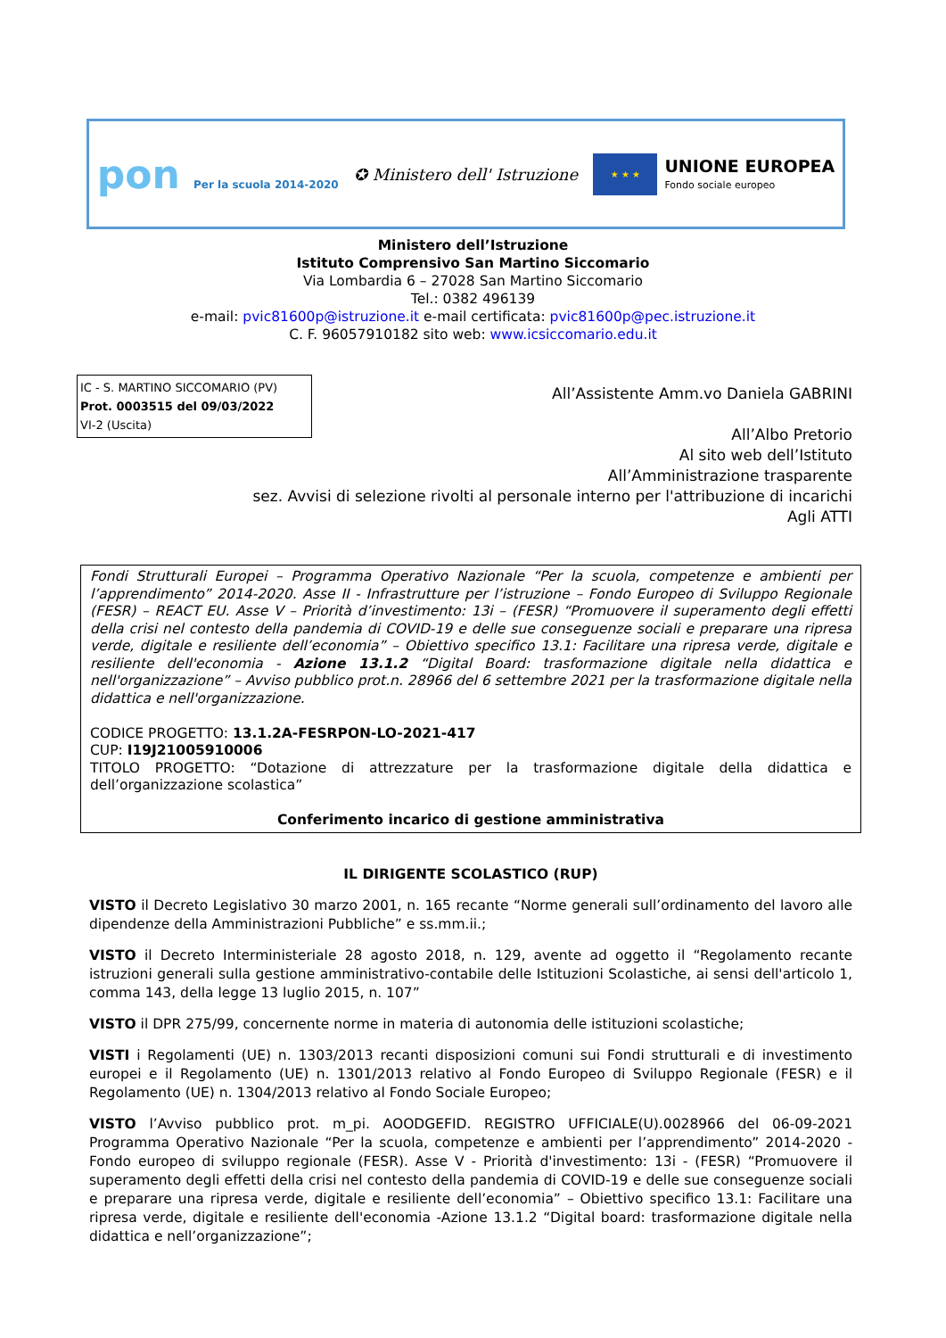pon Per la scuola 2014-2020
✪ Ministero dell' Istruzione
★ ★ ★
UNIONE EUROPEA
Fondo sociale europeo
Ministero dell’Istruzione
Istituto Comprensivo San Martino Siccomario
Via Lombardia 6 – 27028 San Martino Siccomario
Tel.: 0382 496139
e-mail: pvic81600p@istruzione.it e-mail certificata: pvic81600p@pec.istruzione.it
C. F. 96057910182 sito web: www.icsiccomario.edu.it
IC - S. MARTINO SICCOMARIO (PV)
Prot. 0003515 del 09/03/2022
VI-2 (Uscita)
All’Assistente Amm.vo Daniela GABRINI
All’Albo Pretorio
Al sito web dell’Istituto
All’Amministrazione trasparente
sez. Avvisi di selezione rivolti al personale interno per l'attribuzione di incarichi
Agli ATTI
Fondi Strutturali Europei – Programma Operativo Nazionale “Per la scuola, competenze e ambienti per l’apprendimento” 2014-2020. Asse II - Infrastrutture per l’istruzione – Fondo Europeo di Sviluppo Regionale (FESR) – REACT EU. Asse V – Priorità d’investimento: 13i – (FESR) “Promuovere il superamento degli effetti della crisi nel contesto della pandemia di COVID-19 e delle sue conseguenze sociali e preparare una ripresa verde, digitale e resiliente dell’economia” – Obiettivo specifico 13.1: Facilitare una ripresa verde, digitale e resiliente dell'economia - Azione 13.1.2 “Digital Board: trasformazione digitale nella didattica e nell'organizzazione” – Avviso pubblico prot.n. 28966 del 6 settembre 2021 per la trasformazione digitale nella didattica e nell'organizzazione.
CODICE PROGETTO: 13.1.2A-FESRPON-LO-2021-417
CUP: I19J21005910006
TITOLO PROGETTO: “Dotazione di attrezzature per la trasformazione digitale della didattica e dell’organizzazione scolastica”
Conferimento incarico di gestione amministrativa
IL DIRIGENTE SCOLASTICO (RUP)
VISTO il Decreto Legislativo 30 marzo 2001, n. 165 recante “Norme generali sull’ordinamento del lavoro alle dipendenze della Amministrazioni Pubbliche” e ss.mm.ii.;
VISTO il Decreto Interministeriale 28 agosto 2018, n. 129, avente ad oggetto il “Regolamento recante istruzioni generali sulla gestione amministrativo-contabile delle Istituzioni Scolastiche, ai sensi dell'articolo 1, comma 143, della legge 13 luglio 2015, n. 107”
VISTO il DPR 275/99, concernente norme in materia di autonomia delle istituzioni scolastiche;
VISTI i Regolamenti (UE) n. 1303/2013 recanti disposizioni comuni sui Fondi strutturali e di investimento europei e il Regolamento (UE) n. 1301/2013 relativo al Fondo Europeo di Sviluppo Regionale (FESR) e il Regolamento (UE) n. 1304/2013 relativo al Fondo Sociale Europeo;
VISTO l’Avviso pubblico prot. m_pi. AOODGEFID. REGISTRO UFFICIALE(U).0028966 del 06-09-2021 Programma Operativo Nazionale “Per la scuola, competenze e ambienti per l’apprendimento” 2014-2020 - Fondo europeo di sviluppo regionale (FESR). Asse V - Priorità d'investimento: 13i - (FESR) “Promuovere il superamento degli effetti della crisi nel contesto della pandemia di COVID-19 e delle sue conseguenze sociali e preparare una ripresa verde, digitale e resiliente dell’economia” – Obiettivo specifico 13.1: Facilitare una ripresa verde, digitale e resiliente dell'economia -Azione 13.1.2 “Digital board: trasformazione digitale nella didattica e nell’organizzazione”;